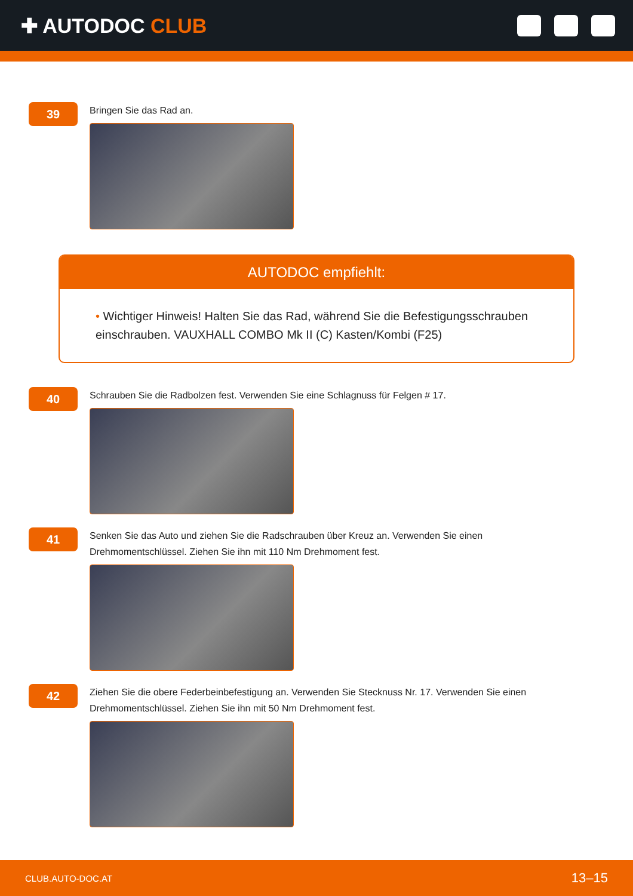✚ AUTODOC CLUB
39
Bringen Sie das Rad an.
AUTODOC empfiehlt:
• Wichtiger Hinweis! Halten Sie das Rad, während Sie die Befestigungsschrauben einschrauben. VAUXHALL COMBO Mk II (C) Kasten/Kombi (F25)
40
Schrauben Sie die Radbolzen fest. Verwenden Sie eine Schlagnuss für Felgen # 17.
41
Senken Sie das Auto und ziehen Sie die Radschrauben über Kreuz an. Verwenden Sie einen
Drehmomentschlüssel. Ziehen Sie ihn mit 110 Nm Drehmoment fest.
42
Ziehen Sie die obere Federbeinbefestigung an. Verwenden Sie Stecknuss Nr. 17. Verwenden Sie einen
Drehmomentschlüssel. Ziehen Sie ihn mit 50 Nm Drehmoment fest.
CLUB.AUTO-DOC.AT 13–15